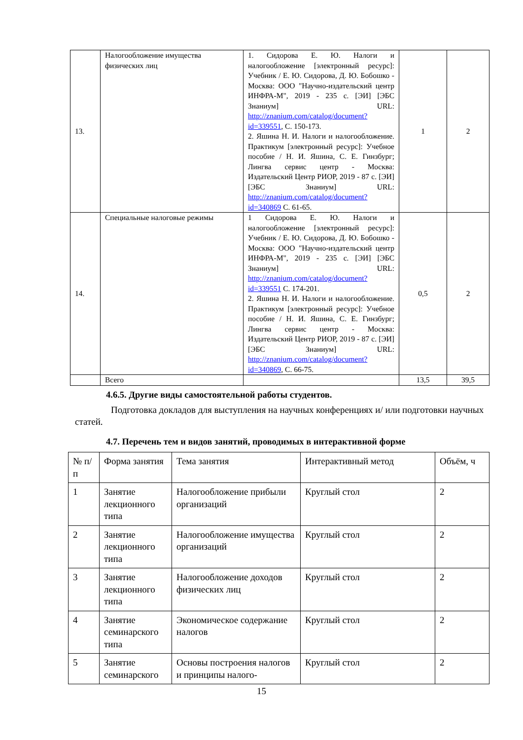| 13. | Налогообложение имущества физических лиц | 1. Сидорова Е. Ю. Налоги и налогообложение [электронный ресурс]: Учебник / Е. Ю. Сидорова, Д. Ю. Бобошко - Москва: ООО "Научно-издательский центр ИНФРА-М", 2019 - 235 с. [ЭИ] [ЭБС Знаниум] URL: http://znanium.com/catalog/document?id=339551 , С. 150-173. 2. Яшина Н. И. Налоги и налогообложение. Практикум [электронный ресурс]: Учебное пособие / Н. И. Яшина, С. Е. Гинзбург; Лингва сервис центр - Москва: Издательский Центр РИОР, 2019 - 87 с. [ЭИ] [ЭБС Знаниум] URL: http://znanium.com/catalog/document?id=340869 С. 61-65. | 1 | 2 |
| 14. | Специальные налоговые режимы | 1 Сидорова Е. Ю. Налоги и налогообложение [электронный ресурс]: Учебник / Е. Ю. Сидорова, Д. Ю. Бобошко - Москва: ООО "Научно-издательский центр ИНФРА-М", 2019 - 235 с. [ЭИ] [ЭБС Знаниум] URL: http://znanium.com/catalog/document?id=339551 С. 174-201. 2. Яшина Н. И. Налоги и налогообложение. Практикум [электронный ресурс]: Учебное пособие / Н. И. Яшина, С. Е. Гинзбург; Лингва сервис центр - Москва: Издательский Центр РИОР, 2019 - 87 с. [ЭИ] [ЭБС Знаниум] URL: http://znanium.com/catalog/document?id=340869 , С. 66-75. | 0,5 | 2 |
| | Всего | | 13,5 | 39,5 |
4.6.5. Другие виды самостоятельной работы студентов.
Подготовка докладов для выступления на научных конференциях и/ или подготовки научных статей.
4.7. Перечень тем и видов занятий, проводимых в интерактивной форме
| № п/п | Форма занятия | Тема занятия | Интерактивный метод | Объём, ч |
| --- | --- | --- | --- | --- |
| 1 | Занятие лекционного типа | Налогообложение прибыли организаций | Круглый стол | 2 |
| 2 | Занятие лекционного типа | Налогообложение имущества организаций | Круглый стол | 2 |
| 3 | Занятие лекционного типа | Налогообложение доходов физических лиц | Круглый стол | 2 |
| 4 | Занятие семинарского типа | Экономическое содержание налогов | Круглый стол | 2 |
| 5 | Занятие семинарского | Основы построения налогов и принципы налого- | Круглый стол | 2 |
15